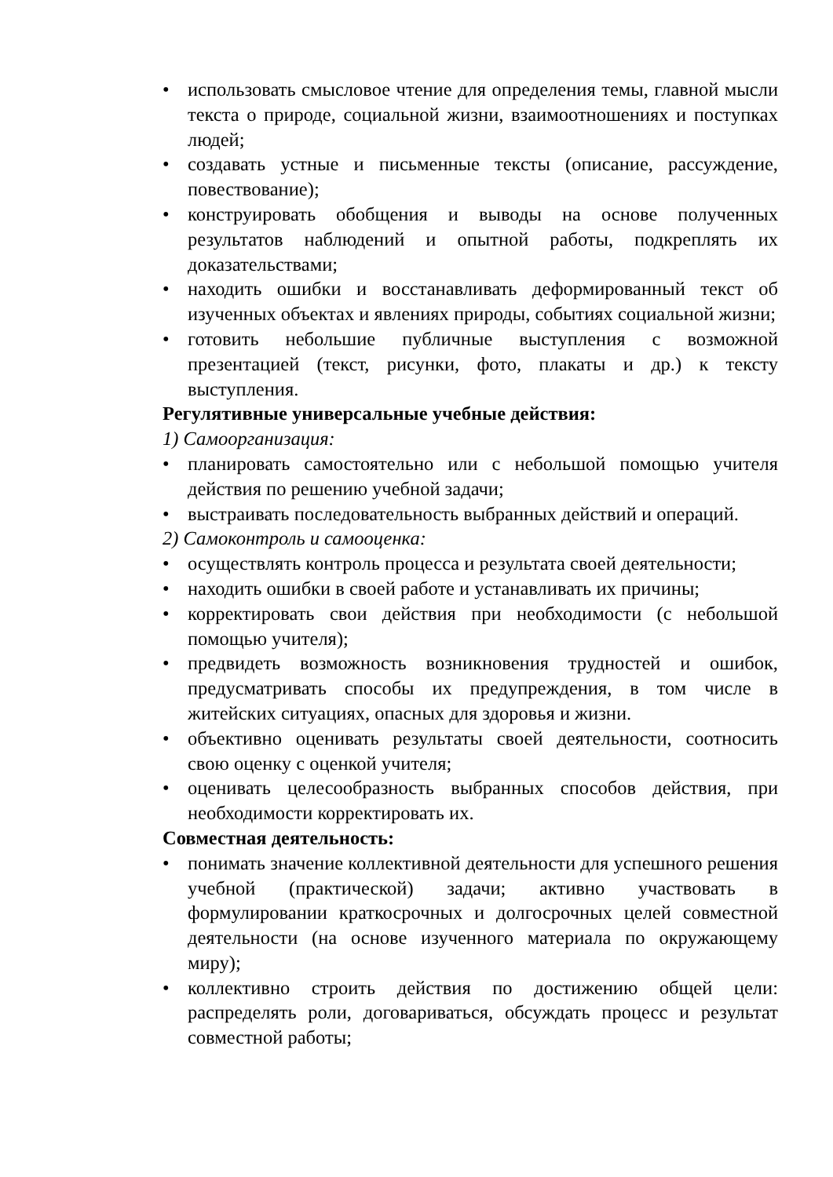• использовать смысловое чтение для определения темы, главной мысли текста о природе, социальной жизни, взаимоотношениях и поступках людей;
• создавать устные и письменные тексты (описание, рассуждение, повествование);
• конструировать обобщения и выводы на основе полученных результатов наблюдений и опытной работы, подкреплять их доказательствами;
• находить ошибки и восстанавливать деформированный текст об изученных объектах и явлениях природы, событиях социальной жизни;
• готовить небольшие публичные выступления с возможной презентацией (текст, рисунки, фото, плакаты и др.) к тексту выступления.
Регулятивные универсальные учебные действия:
1) Самоорганизация:
• планировать самостоятельно или с небольшой помощью учителя действия по решению учебной задачи;
• выстраивать последовательность выбранных действий и операций.
2) Самоконтроль и самооценка:
• осуществлять контроль процесса и результата своей деятельности;
• находить ошибки в своей работе и устанавливать их причины;
• корректировать свои действия при необходимости (с небольшой помощью учителя);
• предвидеть возможность возникновения трудностей и ошибок, предусматривать способы их предупреждения, в том числе в житейских ситуациях, опасных для здоровья и жизни.
• объективно оценивать результаты своей деятельности, соотносить свою оценку с оценкой учителя;
• оценивать целесообразность выбранных способов действия, при необходимости корректировать их.
Совместная деятельность:
• понимать значение коллективной деятельности для успешного решения учебной (практической) задачи; активно участвовать в формулировании краткосрочных и долгосрочных целей совместной деятельности (на основе изученного материала по окружающему миру);
• коллективно строить действия по достижению общей цели: распределять роли, договариваться, обсуждать процесс и результат совместной работы;